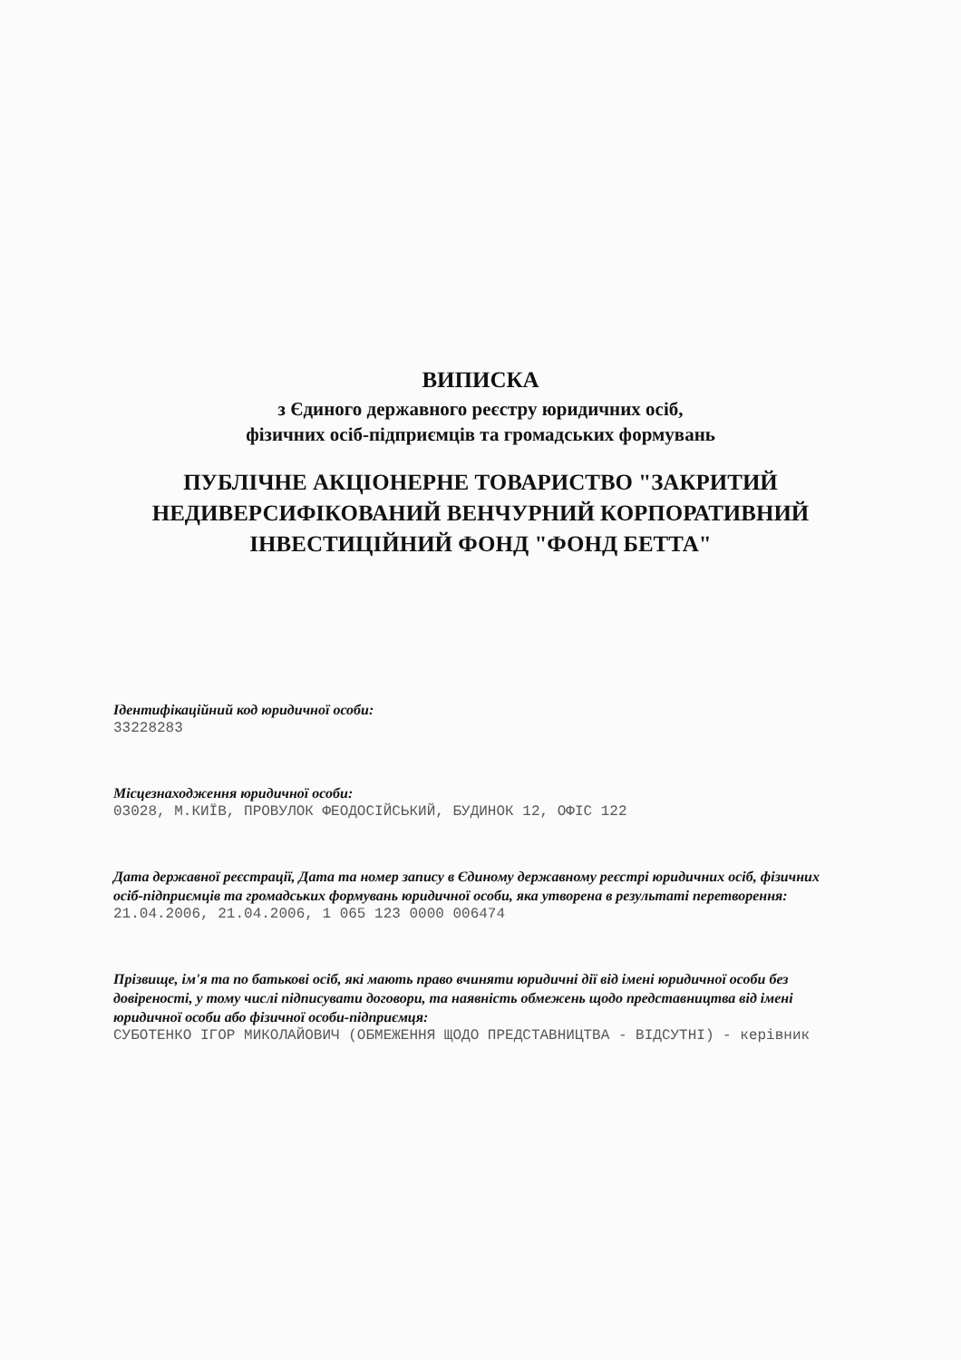ВИПИСКА
з Єдиного державного реєстру юридичних осіб,
фізичних осіб-підприємців та громадських формувань
ПУБЛІЧНЕ АКЦІОНЕРНЕ ТОВАРИСТВО "ЗАКРИТИЙ НЕДИВЕРСИФІКОВАНИЙ ВЕНЧУРНИЙ КОРПОРАТИВНИЙ ІНВЕСТИЦІЙНИЙ ФОНД "ФОНД БЕТТА"
Ідентифікаційний код юридичної особи:
33228283
Місцезнаходження юридичної особи:
03028, М.КИЇВ, ПРОВУЛОК ФЕОДОСІЙСЬКИЙ, БУДИНОК 12, ОФІС 122
Дата державної реєстрації, Дата та номер запису в Єдиному державному реєстрі юридичних осіб, фізичних осіб-підприємців та громадських формувань юридичної особи, яка утворена в результаті перетворення:
21.04.2006, 21.04.2006, 1 065 123 0000 006474
Прізвище, ім'я та по батькові осіб, які мають право вчиняти юридичні дії від імені юридичної особи без довіреності, у тому числі підписувати договори, та наявність обмежень щодо представництва від імені юридичної особи або фізичної особи-підприємця:
СУБОТЕНКО ІГОР МИКОЛАЙОВИЧ (ОБМЕЖЕННЯ ЩОДО ПРЕДСТАВНИЦТВА - ВІДСУТНІ) - керівник